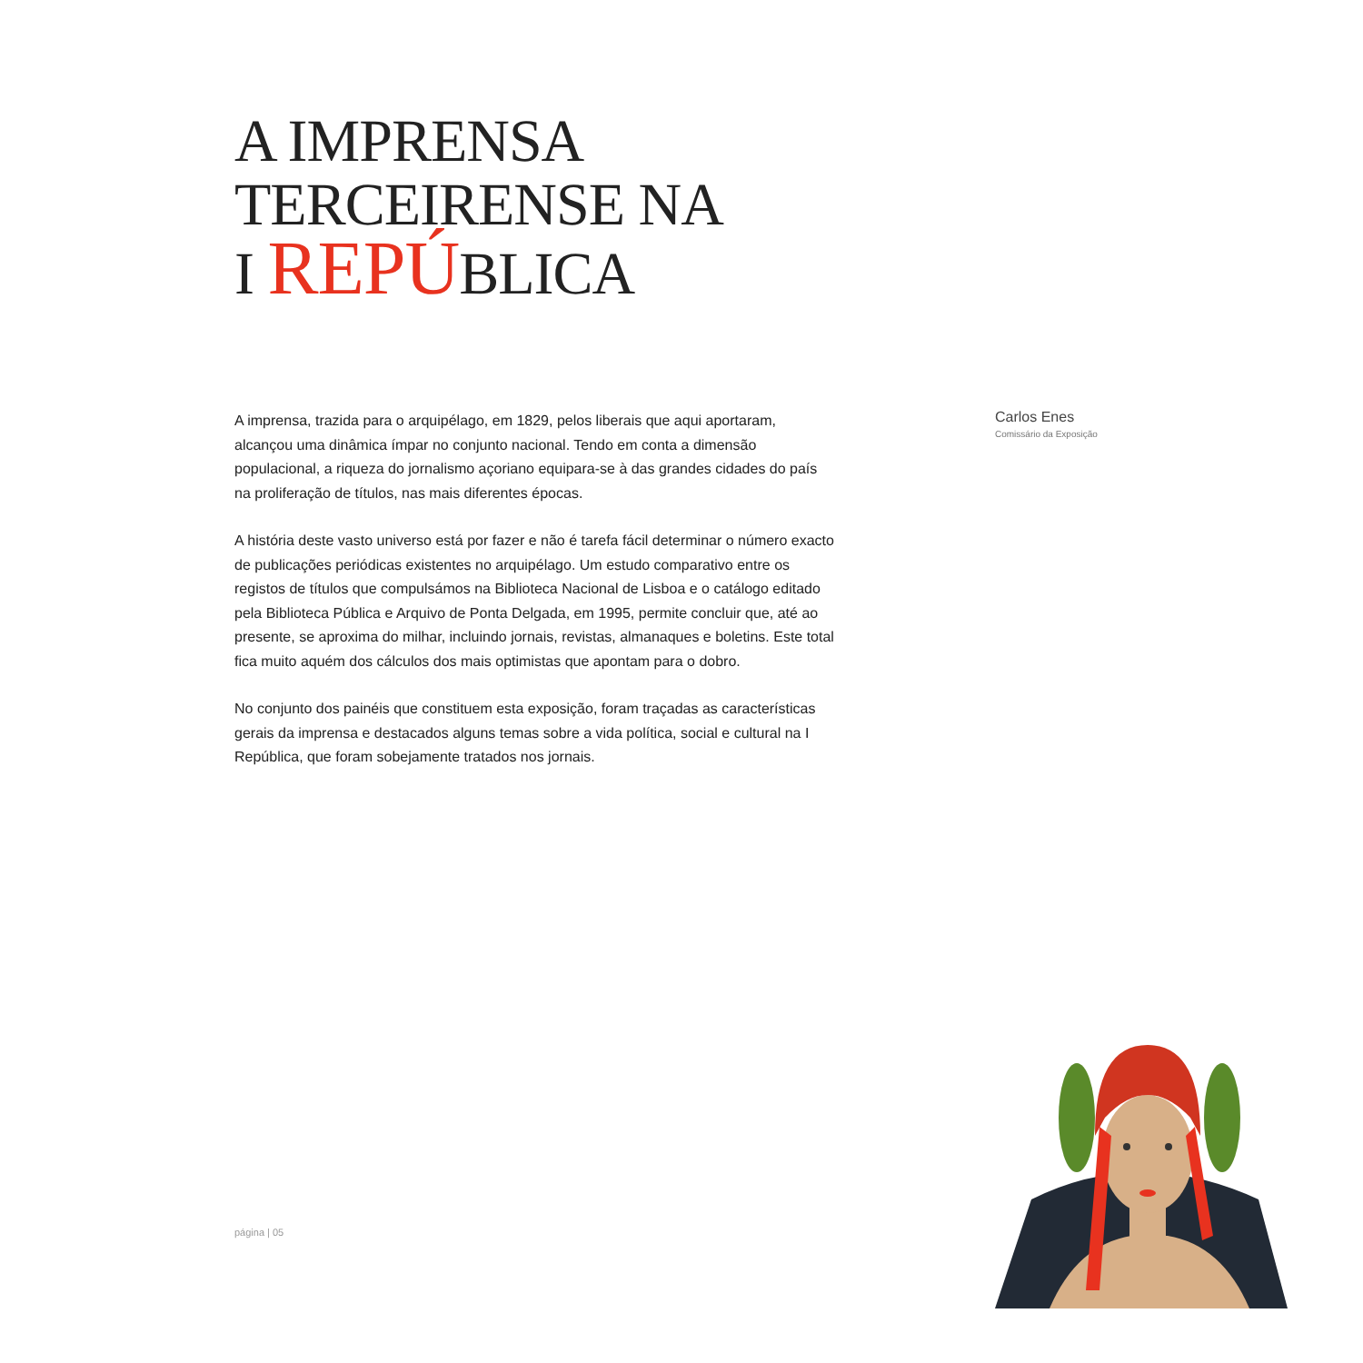A IMPRENSA
TERCEIRENSE NA
I REPÚBLICA
A imprensa, trazida para o arquipélago, em 1829, pelos liberais que aqui aportaram, alcançou uma dinâmica ímpar no conjunto nacional. Tendo em conta a dimensão populacional, a riqueza do jornalismo açoriano equipara-se à das grandes cidades do país na proliferação de títulos, nas mais diferentes épocas.
A história deste vasto universo está por fazer e não é tarefa fácil determinar o número exacto de publicações periódicas existentes no arquipélago. Um estudo comparativo entre os registos de títulos que compulsámos na Biblioteca Nacional de Lisboa e o catálogo editado pela Biblioteca Pública e Arquivo de Ponta Delgada, em 1995, permite concluir que, até ao presente, se aproxima do milhar, incluindo jornais, revistas, almanaques e boletins. Este total fica muito aquém dos cálculos dos mais optimistas que apontam para o dobro.
No conjunto dos painéis que constituem esta exposição, foram traçadas as características gerais da imprensa e destacados alguns temas sobre a vida política, social e cultural na I República, que foram sobejamente tratados nos jornais.
Carlos Enes
Comissário da Exposição
página | 05